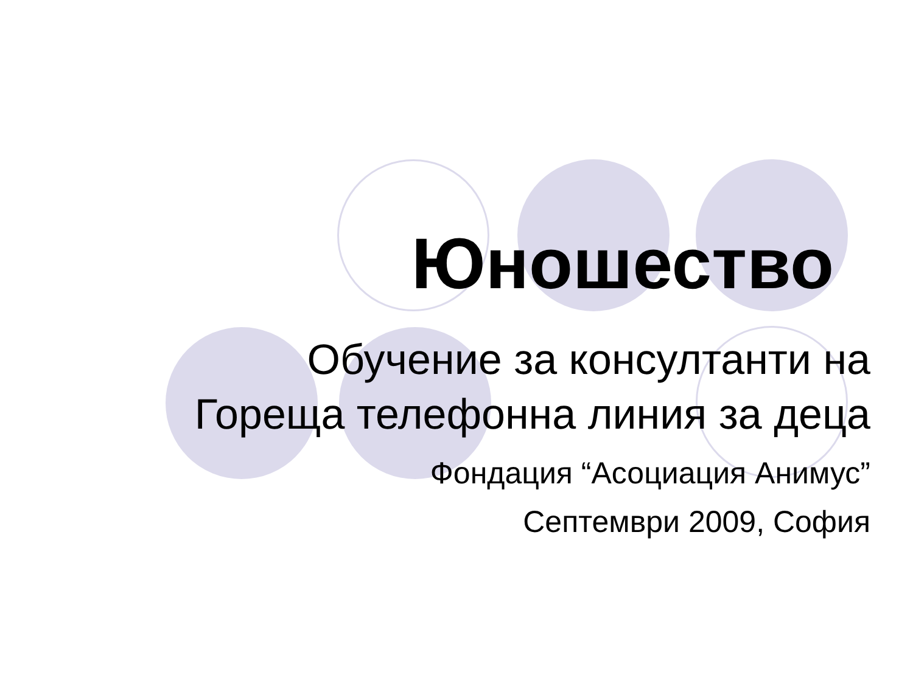Юношество
Обучение за консултанти на
Гореща телефонна линия за деца
Фондация “Асоциация Анимус”
Септември 2009, София